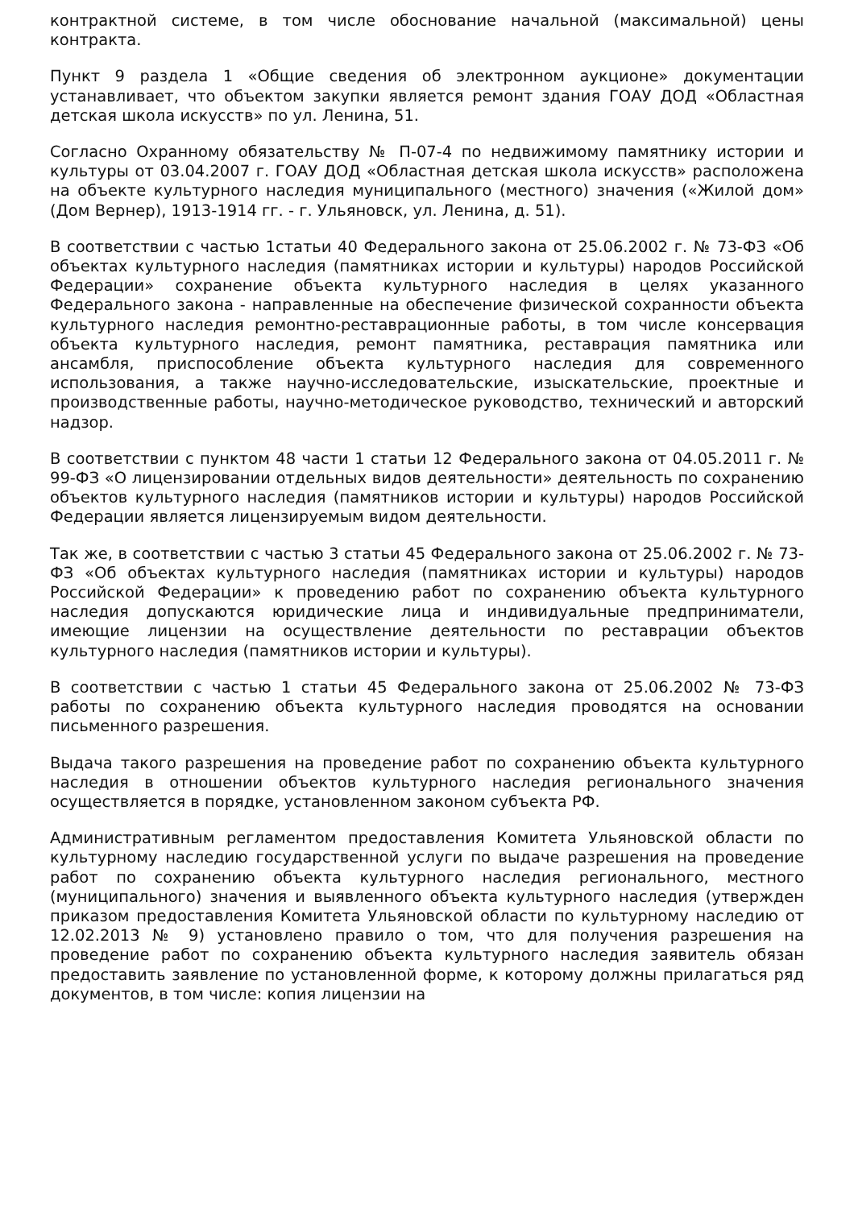контрактной системе, в том числе обоснование начальной (максимальной) цены контракта.
Пункт 9 раздела 1 «Общие сведения об электронном аукционе» документации устанавливает, что объектом закупки является ремонт здания ГОАУ ДОД «Областная детская школа искусств» по ул. Ленина, 51.
Согласно Охранному обязательству № П-07-4 по недвижимому памятнику истории и культуры от 03.04.2007 г. ГОАУ ДОД «Областная детская школа искусств» расположена на объекте культурного наследия муниципального (местного) значения («Жилой дом» (Дом Вернер), 1913-1914 гг. - г. Ульяновск, ул. Ленина, д. 51).
В соответствии с частью 1статьи 40 Федерального закона от 25.06.2002 г. № 73-ФЗ «Об объектах культурного наследия (памятниках истории и культуры) народов Российской Федерации» сохранение объекта культурного наследия в целях указанного Федерального закона - направленные на обеспечение физической сохранности объекта культурного наследия ремонтно-реставрационные работы, в том числе консервация объекта культурного наследия, ремонт памятника, реставрация памятника или ансамбля, приспособление объекта культурного наследия для современного использования, а также научно-исследовательские, изыскательские, проектные и производственные работы, научно-методическое руководство, технический и авторский надзор.
В соответствии с пунктом 48 части 1 статьи 12 Федерального закона от 04.05.2011 г. № 99-ФЗ «О лицензировании отдельных видов деятельности» деятельность по сохранению объектов культурного наследия (памятников истории и культуры) народов Российской Федерации является лицензируемым видом деятельности.
Так же, в соответствии с частью 3 статьи 45 Федерального закона от 25.06.2002 г. № 73-ФЗ «Об объектах культурного наследия (памятниках истории и культуры) народов Российской Федерации» к проведению работ по сохранению объекта культурного наследия допускаются юридические лица и индивидуальные предприниматели, имеющие лицензии на осуществление деятельности по реставрации объектов культурного наследия (памятников истории и культуры).
В соответствии с частью 1 статьи 45 Федерального закона от 25.06.2002 № 73-ФЗ работы по сохранению объекта культурного наследия проводятся на основании письменного разрешения.
Выдача такого разрешения на проведение работ по сохранению объекта культурного наследия в отношении объектов культурного наследия регионального значения осуществляется в порядке, установленном законом субъекта РФ.
Административным регламентом предоставления Комитета Ульяновской области по культурному наследию государственной услуги по выдаче разрешения на проведение работ по сохранению объекта культурного наследия регионального, местного (муниципального) значения и выявленного объекта культурного наследия (утвержден приказом предоставления Комитета Ульяновской области по культурному наследию от 12.02.2013 № 9) установлено правило о том, что для получения разрешения на проведение работ по сохранению объекта культурного наследия заявитель обязан предоставить заявление по установленной форме, к которому должны прилагаться ряд документов, в том числе: копия лицензии на